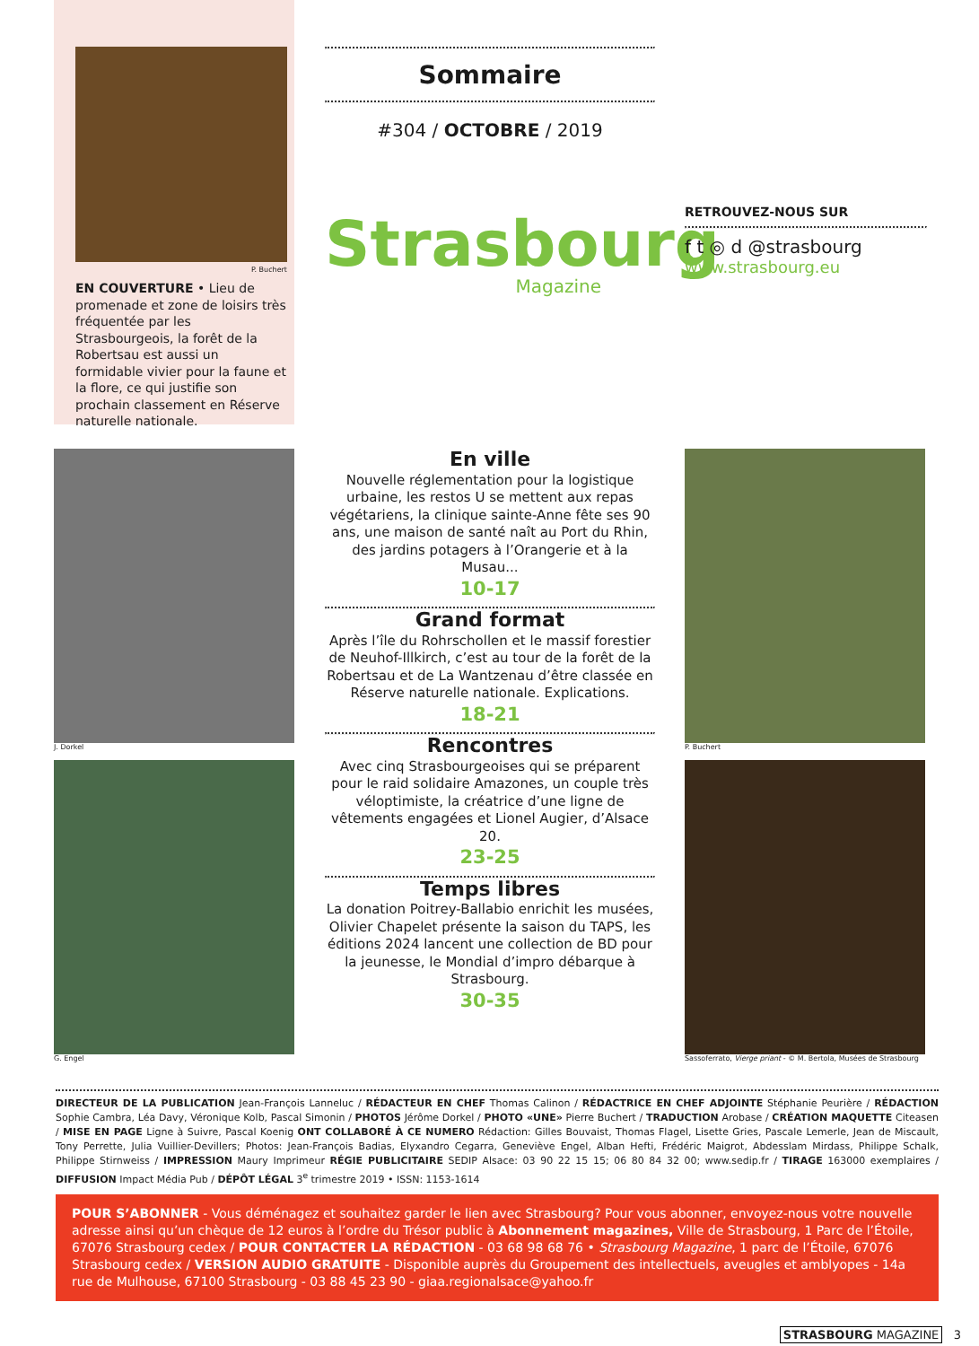P. Buchert
EN COUVERTURE • Lieu de promenade et zone de loisirs très fréquentée par les Strasbourgeois, la forêt de la Robertsau est aussi un formidable vivier pour la faune et la flore, ce qui justifie son prochain classement en Réserve naturelle nationale.
Sommaire
#304 / OCTOBRE / 2019
Strasbourg
Magazine
RETROUVEZ-NOUS SUR
f t ◎ d @strasbourg
www.strasbourg.eu
J. Dorkel
G. Engel
En ville
Nouvelle réglementation pour la logistique urbaine, les restos U se mettent aux repas végétariens, la clinique sainte-Anne fête ses 90 ans, une maison de santé naît au Port du Rhin, des jardins potagers à l’Orangerie et à la Musau...
10-17
Grand format
Après l’île du Rohrschollen et le massif forestier de Neuhof-Illkirch, c’est au tour de la forêt de la Robertsau et de La Wantzenau d’être classée en Réserve naturelle nationale. Explications.
18-21
Rencontres
Avec cinq Strasbourgeoises qui se préparent pour le raid solidaire Amazones, un couple très véloptimiste, la créatrice d’une ligne de vêtements engagées et Lionel Augier, d’Alsace 20.
23-25
Temps libres
La donation Poitrey-Ballabio enrichit les musées, Olivier Chapelet présente la saison du TAPS, les éditions 2024 lancent une collection de BD pour la jeunesse, le Mondial d’impro débarque à Strasbourg.
30-35
P. Buchert
Sassoferrato, Vierge priant - © M. Bertola, Musées de Strasbourg
DIRECTEUR DE LA PUBLICATION Jean-François Lanneluc / RÉDACTEUR EN CHEF Thomas Calinon / RÉDACTRICE EN CHEF ADJOINTE Stéphanie Peurière / RÉDACTION Sophie Cambra, Léa Davy, Véronique Kolb, Pascal Simonin / PHOTOS Jérôme Dorkel / PHOTO «UNE» Pierre Buchert / TRADUCTION Arobase / CRÉATION MAQUETTE Citeasen / MISE EN PAGE Ligne à Suivre, Pascal Koenig ONT COLLABORÉ À CE NUMERO Rédaction: Gilles Bouvaist, Thomas Flagel, Lisette Gries, Pascale Lemerle, Jean de Miscault, Tony Perrette, Julia Vuillier-Devillers; Photos: Jean-François Badias, Elyxandro Cegarra, Geneviève Engel, Alban Hefti, Frédéric Maigrot, Abdesslam Mirdass, Philippe Schalk, Philippe Stirnweiss / IMPRESSION Maury Imprimeur RÉGIE PUBLICITAIRE SEDIP Alsace: 03 90 22 15 15; 06 80 84 32 00; www.sedip.fr / TIRAGE 163000 exemplaires / DIFFUSION Impact Média Pub / DÉPÔT LÉGAL 3<sup>e</sup> trimestre 2019 • ISSN: 1153-1614
POUR S’ABONNER - Vous déménagez et souhaitez garder le lien avec Strasbourg? Pour vous abonner, envoyez-nous votre nouvelle adresse ainsi qu’un chèque de 12 euros à l’ordre du Trésor public à Abonnement magazines, Ville de Strasbourg, 1 Parc de l’Étoile, 67076 Strasbourg cedex / POUR CONTACTER LA RÉDACTION - 03 68 98 68 76 • Strasbourg Magazine, 1 parc de l’Étoile, 67076 Strasbourg cedex / VERSION AUDIO GRATUITE - Disponible auprès du Groupement des intellectuels, aveugles et amblyopes - 14a rue de Mulhouse, 67100 Strasbourg - 03 88 45 23 90 - giaa.regionalsace@yahoo.fr
STRASBOURG MAGAZINE 3